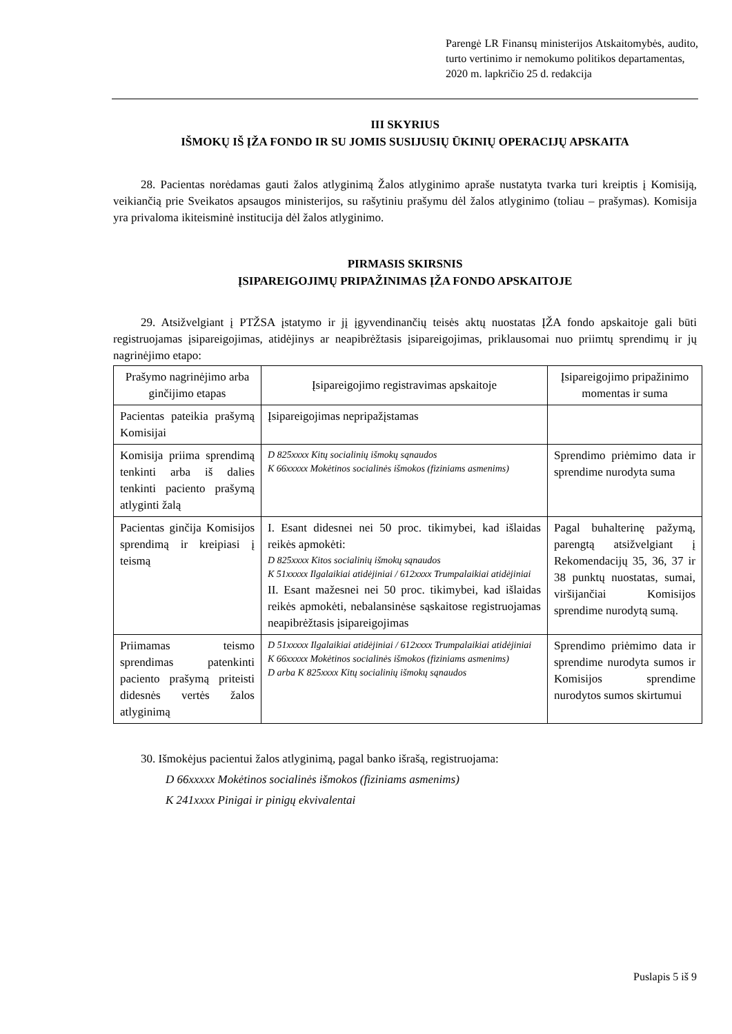Parengė LR Finansų ministerijos Atskaitomybės, audito, turto vertinimo ir nemokumo politikos departamentas,
2020 m. lapkričio 25 d. redakcija
III SKYRIUS
IŠMOKŲ IŠ ĮŽA FONDO IR SU JOMIS SUSIJUSIŲ ŪKINIŲ OPERACIJŲ APSKAITA
28. Pacientas norėdamas gauti žalos atlyginimą Žalos atlyginimo apraše nustatyta tvarka turi kreiptis į Komisiją, veikiančią prie Sveikatos apsaugos ministerijos, su rašytiniu prašymu dėl žalos atlyginimo (toliau – prašymas). Komisija yra privaloma ikiteisminė institucija dėl žalos atlyginimo.
PIRMASIS SKIRSNIS
ĮSIPAREIGOJIMŲ PRIPAŽINIMAS ĮŽA FONDO APSKAITOJE
29. Atsižvelgiant į PTŽSA įstatymo ir jį įgyvendinančių teisės aktų nuostatas ĮŽA fondo apskaitoje gali būti registruojamas įsipareigojimas, atidėjinys ar neapibrėžtasis įsipareigojimas, priklausomai nuo priimtų sprendimų ir jų nagrinėjimo etapo:
| Prašymo nagrinėjimo arba ginčijimo etapas | Įsipareigojimo registravimas apskaitoje | Įsipareigojimo pripažinimo momentas ir suma |
| Pacientas pateikia prašymą Komisijai | Įsipareigojimas nepripažįstamas | |
| Komisija priima sprendimą tenkinti arba iš dalies tenkinti paciento prašymą atlyginti žalą | D 825xxxx Kitų socialinių išmokų sąnaudos K 66xxxxx Mokėtinos socialinės išmokos (fiziniams asmenims) | Sprendimo priėmimo data ir sprendime nurodyta suma |
| Pacientas ginčija Komisijos sprendimą ir kreipiasi į teismą | I. Esant didesnei nei 50 proc. tikimybei, kad išlaidas reikės apmokėti: D 825xxxx Kitos socialinių išmokų sąnaudos K 51xxxxx Ilgalaikiai atidėjiniai / 612xxxx Trumpalaikiai atidėjiniai II. Esant mažesnei nei 50 proc. tikimybei, kad išlaidas reikės apmokėti, nebalansinėse sąskaitose registruojamas neapibrėžtasis įsipareigojimas | Pagal buhalterinę pažymą, parengtą atsižvelgiant į Rekomendacijų 35, 36, 37 ir 38 punktų nuostatas, sumai, viršijančiai Komisijos sprendime nurodytą sumą. |
| Priimamas teismo sprendimas patenkinti paciento prašymą priteisti didesnės vertės žalos atlyginimą | D 51xxxxx Ilgalaikiai atidėjiniai / 612xxxx Trumpalaikiai atidėjiniai K 66xxxxx Mokėtinos socialinės išmokos (fiziniams asmenims) D arba K 825xxxx Kitų socialinių išmokų sąnaudos | Sprendimo priėmimo data ir sprendime nurodyta sumos ir Komisijos sprendime nurodytos sumos skirtumui |
30. Išmokėjus pacientui žalos atlyginimą, pagal banko išrašą, registruojama:
D 66xxxxx Mokėtinos socialinės išmokos (fiziniams asmenims)
K 241xxxx Pinigai ir pinigų ekvivalentai
Puslapis 5 iš 9